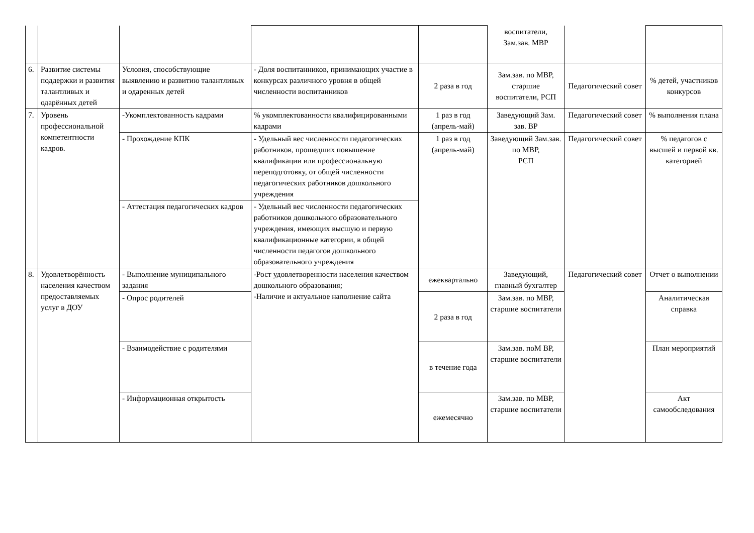| | | | | | воспитатели, Зам.зав. МВР | | |
| 6. | Развитие системы поддержки и развития талантливых и одарённых детей | Условия, способствующие выявлению и развитию талантливых и одаренных детей | - Доля воспитанников, принимающих участие в конкурсах различного уровня в общей численности воспитанников | 2 раза в год | Зам.зав. по МВР, старшие воспитатели, РСП | Педагогический совет | % детей, участников конкурсов |
| 7. | Уровень профессиональной компетентности кадров. | -Укомплектованность кадрами | % укомплектованности квалифицированными кадрами | 1 раз в год (апрель-май) | Заведующий Зам. зав. ВР | Педагогический совет | % выполнения плана |
| | | - Прохождение КПК | - Удельный вес численности педагогических работников, прошедших повышение квалификации или профессиональную переподготовку, от общей численности педагогических работников дошкольного учреждения | 1 раз в год (апрель-май) | Заведующий Зам.зав. по МВР, РСП | Педагогический совет | % педагогов с высшей и первой кв. категорией |
| | | - Аттестация педагогических кадров | - Удельный вес численности педагогических работников дошкольного образовательного учреждения, имеющих высшую и первую квалификационные категории, в общей численности педагогов дошкольного образовательного учреждения | | | | |
| 8. | Удовлетворённость населения качеством предоставляемых услуг в ДОУ | - Выполнение муниципального задания | -Рост удовлетворенности населения качеством дошкольного образования; -Наличие и актуальное наполнение сайта | ежеквартально | Заведующий, главный бухгалтер | Педагогический совет | Отчет о выполнении |
| | | - Опрос родителей | | 2 раза в год | Зам.зав. по МВР, старшие воспитатели | | Аналитическая справка |
| | | - Взаимодействие с родителями | | в течение года | Зам.зав. поМ ВР, старшие воспитатели | | План мероприятий |
| | | - Информационная открытость | | ежемесячно | Зам.зав. по МВР, старшие воспитатели | | Акт самообследования |